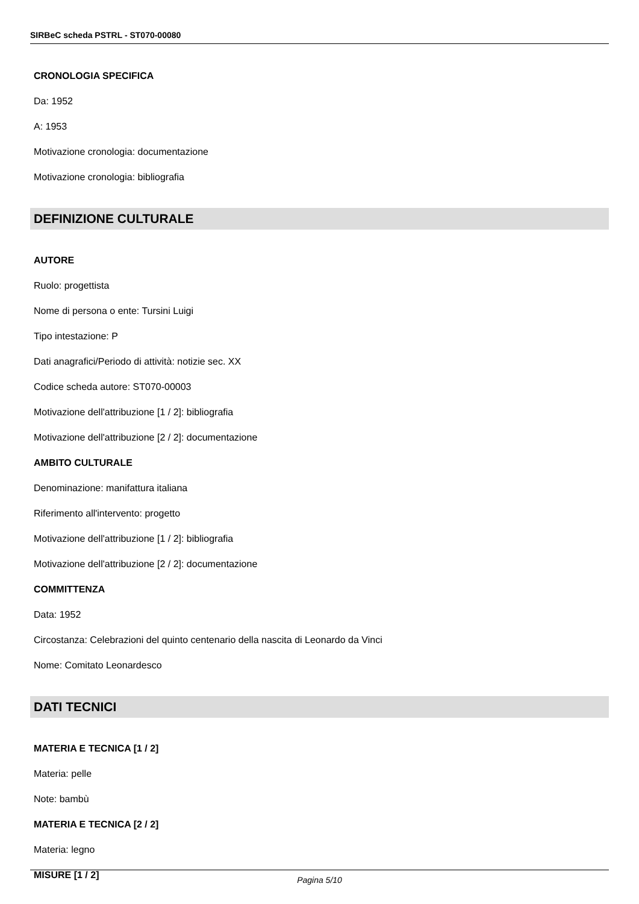SIRBeC scheda PSTRL - ST070-00080
CRONOLOGIA SPECIFICA
Da: 1952
A: 1953
Motivazione cronologia: documentazione
Motivazione cronologia: bibliografia
DEFINIZIONE CULTURALE
AUTORE
Ruolo: progettista
Nome di persona o ente: Tursini Luigi
Tipo intestazione: P
Dati anagrafici/Periodo di attività: notizie sec. XX
Codice scheda autore: ST070-00003
Motivazione dell'attribuzione [1 / 2]: bibliografia
Motivazione dell'attribuzione [2 / 2]: documentazione
AMBITO CULTURALE
Denominazione: manifattura italiana
Riferimento all'intervento: progetto
Motivazione dell'attribuzione [1 / 2]: bibliografia
Motivazione dell'attribuzione [2 / 2]: documentazione
COMMITTENZA
Data: 1952
Circostanza: Celebrazioni del quinto centenario della nascita di Leonardo da Vinci
Nome: Comitato Leonardesco
DATI TECNICI
MATERIA E TECNICA [1 / 2]
Materia: pelle
Note: bambù
MATERIA E TECNICA [2 / 2]
Materia: legno
MISURE [1 / 2]
Pagina 5/10